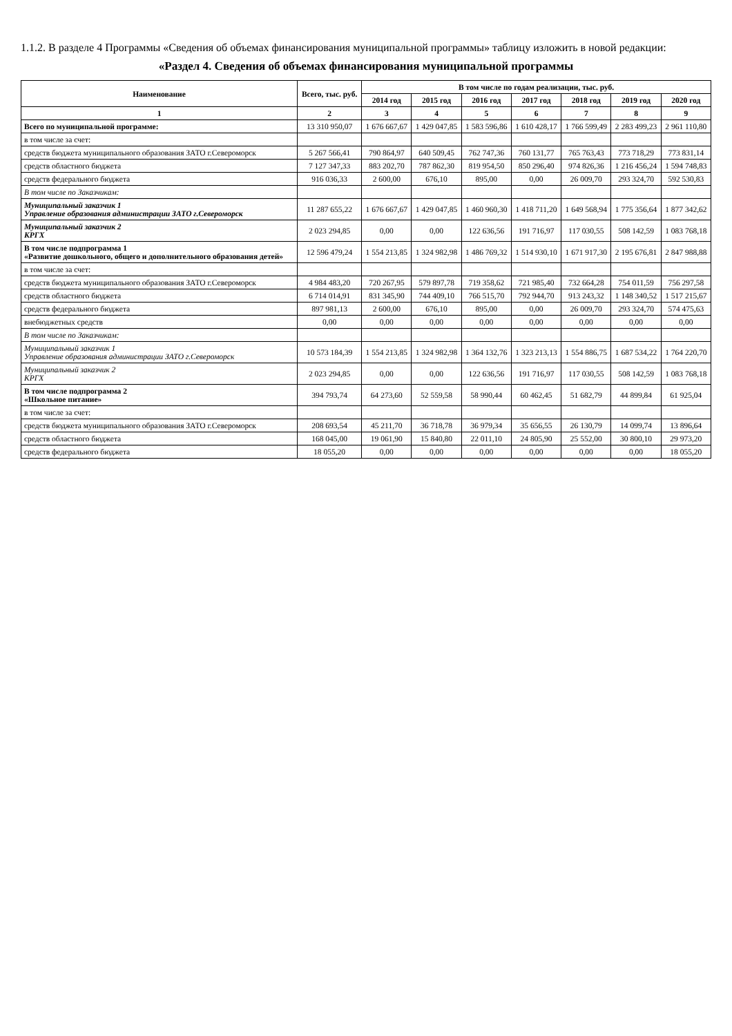1.1.2. В разделе 4 Программы «Сведения об объемах финансирования муниципальной программы» таблицу изложить в новой редакции:
«Раздел 4. Сведения об объемах финансирования муниципальной программы
| Наименование | Всего, тыс. руб. | В том числе по годам реализации, тыс. руб. | | | | | | |
| --- | --- | --- | --- | --- | --- | --- | --- | --- |
| | | 2014 год | 2015 год | 2016 год | 2017 год | 2018 год | 2019 год | 2020 год |
| 1 | 2 | 3 | 4 | 5 | 6 | 7 | 8 | 9 |
| Всего по муниципальной программе: | 13 310 950,07 | 1 676 667,67 | 1 429 047,85 | 1 583 596,86 | 1 610 428,17 | 1 766 599,49 | 2 283 499,23 | 2 961 110,80 |
| в том числе за счет: | | | | | | | | |
| средств бюджета муниципального образования ЗАТО г.Североморск | 5 267 566,41 | 790 864,97 | 640 509,45 | 762 747,36 | 760 131,77 | 765 763,43 | 773 718,29 | 773 831,14 |
| средств областного бюджета | 7 127 347,33 | 883 202,70 | 787 862,30 | 819 954,50 | 850 296,40 | 974 826,36 | 1 216 456,24 | 1 594 748,83 |
| средств федерального бюджета | 916 036,33 | 2 600,00 | 676,10 | 895,00 | 0,00 | 26 009,70 | 293 324,70 | 592 530,83 |
| В том числе по Заказчикам: | | | | | | | | |
| Муниципальный заказчик 1 Управление образования администрации ЗАТО г.Североморск | 11 287 655,22 | 1 676 667,67 | 1 429 047,85 | 1 460 960,30 | 1 418 711,20 | 1 649 568,94 | 1 775 356,64 | 1 877 342,62 |
| Муниципальный заказчик 2 КРГХ | 2 023 294,85 | 0,00 | 0,00 | 122 636,56 | 191 716,97 | 117 030,55 | 508 142,59 | 1 083 768,18 |
| В том числе подпрограмма 1 «Развитие дошкольного, общего и дополнительного образования детей» | 12 596 479,24 | 1 554 213,85 | 1 324 982,98 | 1 486 769,32 | 1 514 930,10 | 1 671 917,30 | 2 195 676,81 | 2 847 988,88 |
| в том числе за счет: | | | | | | | | |
| средств бюджета муниципального образования ЗАТО г.Североморск | 4 984 483,20 | 720 267,95 | 579 897,78 | 719 358,62 | 721 985,40 | 732 664,28 | 754 011,59 | 756 297,58 |
| средств областного бюджета | 6 714 014,91 | 831 345,90 | 744 409,10 | 766 515,70 | 792 944,70 | 913 243,32 | 1 148 340,52 | 1 517 215,67 |
| средств федерального бюджета | 897 981,13 | 2 600,00 | 676,10 | 895,00 | 0,00 | 26 009,70 | 293 324,70 | 574 475,63 |
| внебюджетных средств | 0,00 | 0,00 | 0,00 | 0,00 | 0,00 | 0,00 | 0,00 | 0,00 |
| В том числе по Заказчикам: | | | | | | | | |
| Муниципальный заказчик 1 Управление образования администрации ЗАТО г.Североморск | 10 573 184,39 | 1 554 213,85 | 1 324 982,98 | 1 364 132,76 | 1 323 213,13 | 1 554 886,75 | 1 687 534,22 | 1 764 220,70 |
| Муниципальный заказчик 2 КРГХ | 2 023 294,85 | 0,00 | 0,00 | 122 636,56 | 191 716,97 | 117 030,55 | 508 142,59 | 1 083 768,18 |
| В том числе подпрограмма 2 «Школьное питание» | 394 793,74 | 64 273,60 | 52 559,58 | 58 990,44 | 60 462,45 | 51 682,79 | 44 899,84 | 61 925,04 |
| в том числе за счет: | | | | | | | | |
| средств бюджета муниципального образования ЗАТО г.Североморск | 208 693,54 | 45 211,70 | 36 718,78 | 36 979,34 | 35 656,55 | 26 130,79 | 14 099,74 | 13 896,64 |
| средств областного бюджета | 168 045,00 | 19 061,90 | 15 840,80 | 22 011,10 | 24 805,90 | 25 552,00 | 30 800,10 | 29 973,20 |
| средств федерального бюджета | 18 055,20 | 0,00 | 0,00 | 0,00 | 0,00 | 0,00 | 0,00 | 18 055,20 |